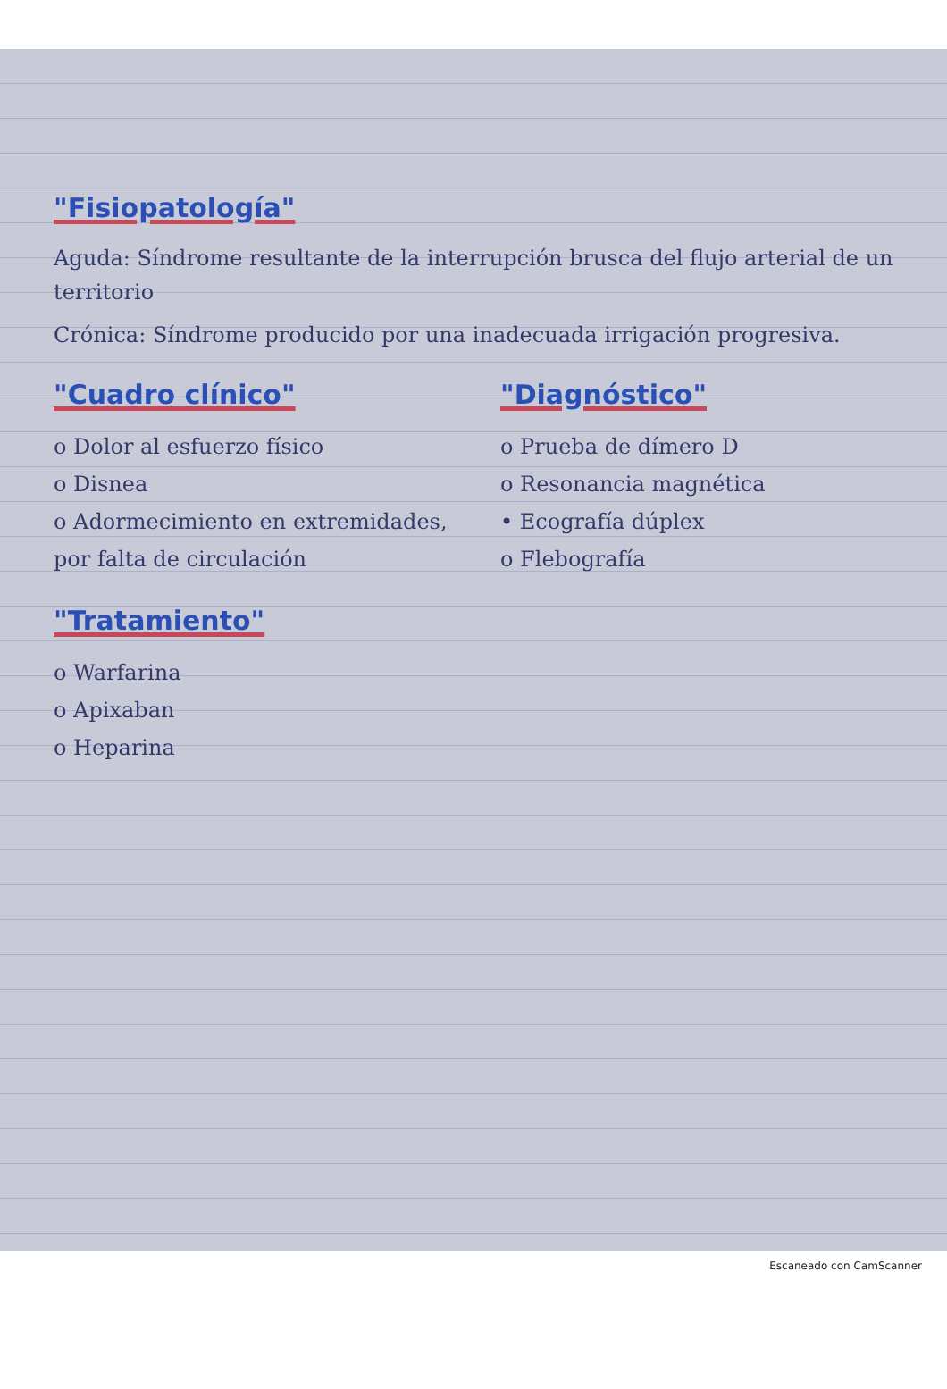"Fisiopatología"
Aguda: Síndrome resultante de la interrupción brusca del flujo arterial de un territorio
Crónica: Síndrome producido por una inadecuada irrigación progresiva.
"Cuadro clínico"
o Dolor al esfuerzo físico
o Disnea
o Adormecimiento en extremidades, por falta de circulación
"Tratamiento"
o Warfarina
o Apixaban
o Heparina
"Diagnóstico"
o Prueba de dímero D
o Resonancia magnética
• Ecografía dúplex
o Flebografía
Escaneado con CamScanner